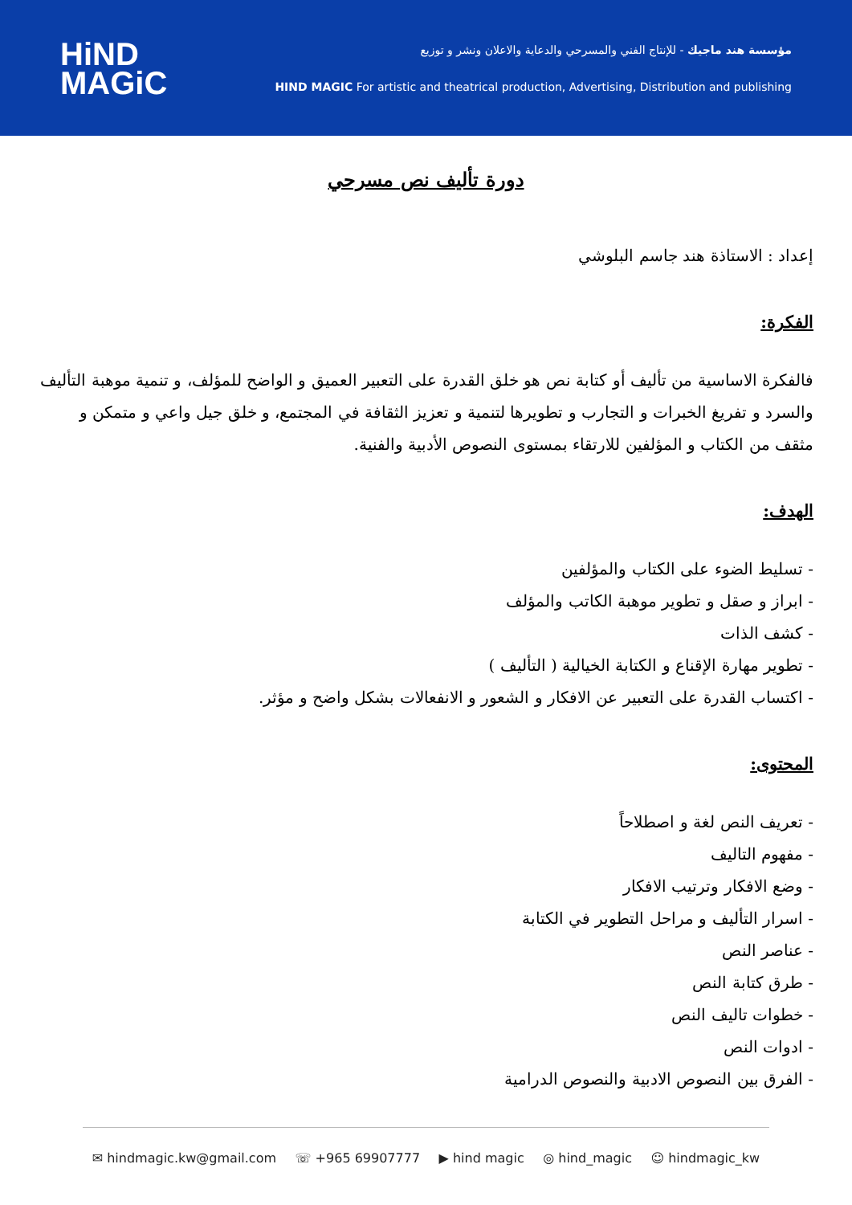HiND
MAGiC
مؤسسة هند ماجيك - للإنتاج الفني والمسرحي والدعاية والاعلان ونشر و توزيع
HIND MAGIC For artistic and theatrical production, Advertising, Distribution and publishing
دورة تأليف نص مسرحي
إعداد : الاستاذة هند جاسم البلوشي
الفكرة:
فالفكرة الاساسية من تأليف أو كتابة نص هو خلق القدرة على التعبير العميق و الواضح للمؤلف، و تنمية موهبة التأليف والسرد و تفريغ الخبرات و التجارب و تطويرها لتنمية و تعزيز الثقافة في المجتمع، و خلق جيل واعي و متمكن و مثقف من الكتاب و المؤلفين للارتقاء بمستوى النصوص الأدبية والفنية.
الهدف:
- تسليط الضوء على الكتاب والمؤلفين
- ابراز و صقل و تطوير موهبة الكاتب والمؤلف
- كشف الذات
- تطوير مهارة الإقناع و الكتابة الخيالية ( التأليف )
- اكتساب القدرة على التعبير عن الافكار و الشعور و الانفعالات بشكل واضح و مؤثر.
المحتوى:
- تعريف النص لغة و اصطلاحاً
- مفهوم التاليف
- وضع الافكار وترتيب الافكار
- اسرار التأليف و مراحل التطوير في الكتابة
- عناصر النص
- طرق كتابة النص
- خطوات تاليف النص
- ادوات النص
- الفرق بين النصوص الادبية والنصوص الدرامية
✉ hindmagic.kw@gmail.com ☏ +965 69907777 ▶ hind magic ◎ hind_magic ☺ hindmagic_kw